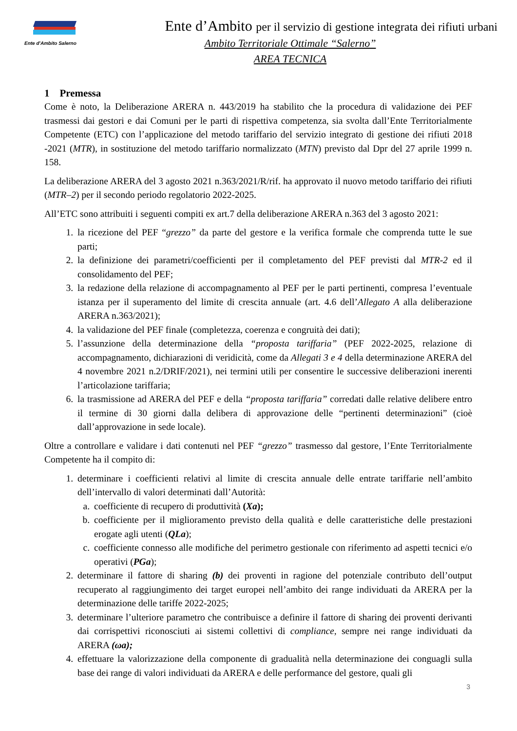Ente d'Ambito Salerno
Ente d’Ambito per il servizio di gestione integrata dei rifiuti urbani
Ambito Territoriale Ottimale “Salerno”
AREA TECNICA
1 Premessa
Come è noto, la Deliberazione ARERA n. 443/2019 ha stabilito che la procedura di validazione dei PEF trasmessi dai gestori e dai Comuni per le parti di rispettiva competenza, sia svolta dall’Ente Territorialmente Competente (ETC) con l’applicazione del metodo tariffario del servizio integrato di gestione dei rifiuti 2018 -2021 (MTR), in sostituzione del metodo tariffario normalizzato (MTN) previsto dal Dpr del 27 aprile 1999 n. 158.
La deliberazione ARERA del 3 agosto 2021 n.363/2021/R/rif. ha approvato il nuovo metodo tariffario dei rifiuti (MTR–2) per il secondo periodo regolatorio 2022-2025.
All’ETC sono attribuiti i seguenti compiti ex art.7 della deliberazione ARERA n.363 del 3 agosto 2021:
1. la ricezione del PEF “grezzo” da parte del gestore e la verifica formale che comprenda tutte le sue parti;
2. la definizione dei parametri/coefficienti per il completamento del PEF previsti dal MTR-2 ed il consolidamento del PEF;
3. la redazione della relazione di accompagnamento al PEF per le parti pertinenti, compresa l’eventuale istanza per il superamento del limite di crescita annuale (art. 4.6 dell’Allegato A alla deliberazione ARERA n.363/2021);
4. la validazione del PEF finale (completezza, coerenza e congruità dei dati);
5. l’assunzione della determinazione della “proposta tariffaria” (PEF 2022-2025, relazione di accompagnamento, dichiarazioni di veridicità, come da Allegati 3 e 4 della determinazione ARERA del 4 novembre 2021 n.2/DRIF/2021), nei termini utili per consentire le successive deliberazioni inerenti l’articolazione tariffaria;
6. la trasmissione ad ARERA del PEF e della “proposta tariffaria” corredati dalle relative delibere entro il termine di 30 giorni dalla delibera di approvazione delle “pertinenti determinazioni” (cioè dall’approvazione in sede locale).
Oltre a controllare e validare i dati contenuti nel PEF “grezzo” trasmesso dal gestore, l’Ente Territorialmente Competente ha il compito di:
1. determinare i coefficienti relativi al limite di crescita annuale delle entrate tariffarie nell’ambito dell’intervallo di valori determinati dall’Autorità:
a. coefficiente di recupero di produttività (Xa);
b. coefficiente per il miglioramento previsto della qualità e delle caratteristiche delle prestazioni erogate agli utenti (QLa);
c. coefficiente connesso alle modifiche del perimetro gestionale con riferimento ad aspetti tecnici e/o operativi (PGa);
2. determinare il fattore di sharing (b) dei proventi in ragione del potenziale contributo dell’output recuperato al raggiungimento dei target europei nell’ambito dei range individuati da ARERA per la determinazione delle tariffe 2022-2025;
3. determinare l’ulteriore parametro che contribuisce a definire il fattore di sharing dei proventi derivanti dai corrispettivi riconosciuti ai sistemi collettivi di compliance, sempre nei range individuati da ARERA (ωa);
4. effettuare la valorizzazione della componente di gradualità nella determinazione dei conguagli sulla base dei range di valori individuati da ARERA e delle performance del gestore, quali gli
3